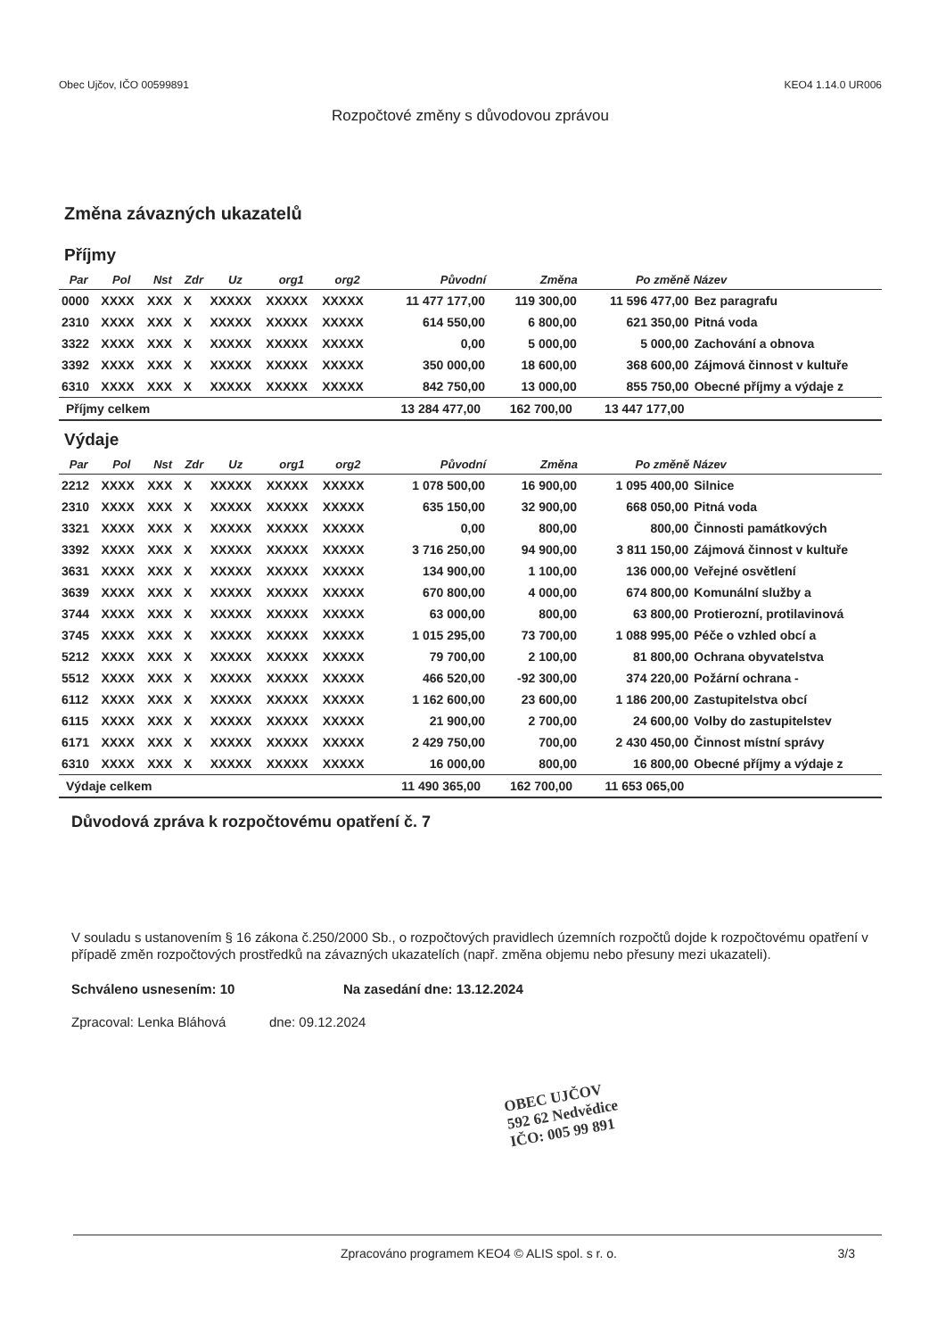Obec Ujčov, IČO 00599891 KEO4 1.14.0 UR006
Rozpočtové změny s důvodovou zprávou
Změna závazných ukazatelů
Příjmy
| Par | Pol | Nst | Zdr | Uz | org1 | org2 | Původní | Změna | Po změně | Název |
| --- | --- | --- | --- | --- | --- | --- | --- | --- | --- | --- |
| 0000 | XXXX | XXX | X | XXXXX | XXXXX | XXXXX | 11 477 177,00 | 119 300,00 | 11 596 477,00 | Bez paragrafu |
| 2310 | XXXX | XXX | X | XXXXX | XXXXX | XXXXX | 614 550,00 | 6 800,00 | 621 350,00 | Pitná voda |
| 3322 | XXXX | XXX | X | XXXXX | XXXXX | XXXXX | 0,00 | 5 000,00 | 5 000,00 | Zachování a obnova |
| 3392 | XXXX | XXX | X | XXXXX | XXXXX | XXXXX | 350 000,00 | 18 600,00 | 368 600,00 | Zájmová činnost v kultuře |
| 6310 | XXXX | XXX | X | XXXXX | XXXXX | XXXXX | 842 750,00 | 13 000,00 | 855 750,00 | Obecné příjmy a výdaje z |
| Příjmy celkem | | | | | | | 13 284 477,00 | 162 700,00 | 13 447 177,00 | |
Výdaje
| Par | Pol | Nst | Zdr | Uz | org1 | org2 | Původní | Změna | Po změně | Název |
| --- | --- | --- | --- | --- | --- | --- | --- | --- | --- | --- |
| 2212 | XXXX | XXX | X | XXXXX | XXXXX | XXXXX | 1 078 500,00 | 16 900,00 | 1 095 400,00 | Silnice |
| 2310 | XXXX | XXX | X | XXXXX | XXXXX | XXXXX | 635 150,00 | 32 900,00 | 668 050,00 | Pitná voda |
| 3321 | XXXX | XXX | X | XXXXX | XXXXX | XXXXX | 0,00 | 800,00 | 800,00 | Činnosti památkových |
| 3392 | XXXX | XXX | X | XXXXX | XXXXX | XXXXX | 3 716 250,00 | 94 900,00 | 3 811 150,00 | Zájmová činnost v kultuře |
| 3631 | XXXX | XXX | X | XXXXX | XXXXX | XXXXX | 134 900,00 | 1 100,00 | 136 000,00 | Veřejné osvětlení |
| 3639 | XXXX | XXX | X | XXXXX | XXXXX | XXXXX | 670 800,00 | 4 000,00 | 674 800,00 | Komunální služby a |
| 3744 | XXXX | XXX | X | XXXXX | XXXXX | XXXXX | 63 000,00 | 800,00 | 63 800,00 | Protierozní, protilavinová |
| 3745 | XXXX | XXX | X | XXXXX | XXXXX | XXXXX | 1 015 295,00 | 73 700,00 | 1 088 995,00 | Péče o vzhled obcí a |
| 5212 | XXXX | XXX | X | XXXXX | XXXXX | XXXXX | 79 700,00 | 2 100,00 | 81 800,00 | Ochrana obyvatelstva |
| 5512 | XXXX | XXX | X | XXXXX | XXXXX | XXXXX | 466 520,00 | -92 300,00 | 374 220,00 | Požární ochrana - |
| 6112 | XXXX | XXX | X | XXXXX | XXXXX | XXXXX | 1 162 600,00 | 23 600,00 | 1 186 200,00 | Zastupitelstva obcí |
| 6115 | XXXX | XXX | X | XXXXX | XXXXX | XXXXX | 21 900,00 | 2 700,00 | 24 600,00 | Volby do zastupitelstev |
| 6171 | XXXX | XXX | X | XXXXX | XXXXX | XXXXX | 2 429 750,00 | 700,00 | 2 430 450,00 | Činnost místní správy |
| 6310 | XXXX | XXX | X | XXXXX | XXXXX | XXXXX | 16 000,00 | 800,00 | 16 800,00 | Obecné příjmy a výdaje z |
| Výdaje celkem | | | | | | | 11 490 365,00 | 162 700,00 | 11 653 065,00 | |
Důvodová zpráva k rozpočtovému opatření č. 7
V souladu s ustanovením § 16 zákona č.250/2000 Sb., o rozpočtových pravidlech územních rozpočtů dojde k rozpočtovému opatření v případě změn rozpočtových prostředků na závazných ukazatelích (např. změna objemu nebo přesuny mezi ukazateli).
Schváleno usnesením: 10 Na zasedání dne: 13.12.2024
Zpracoval: Lenka Bláhová dne: 09.12.2024
OBEC UJČOV
592 62 Nedvědice
IČO: 005 99 891
Zpracováno programem KEO4 © ALIS spol. s r. o. 3/3